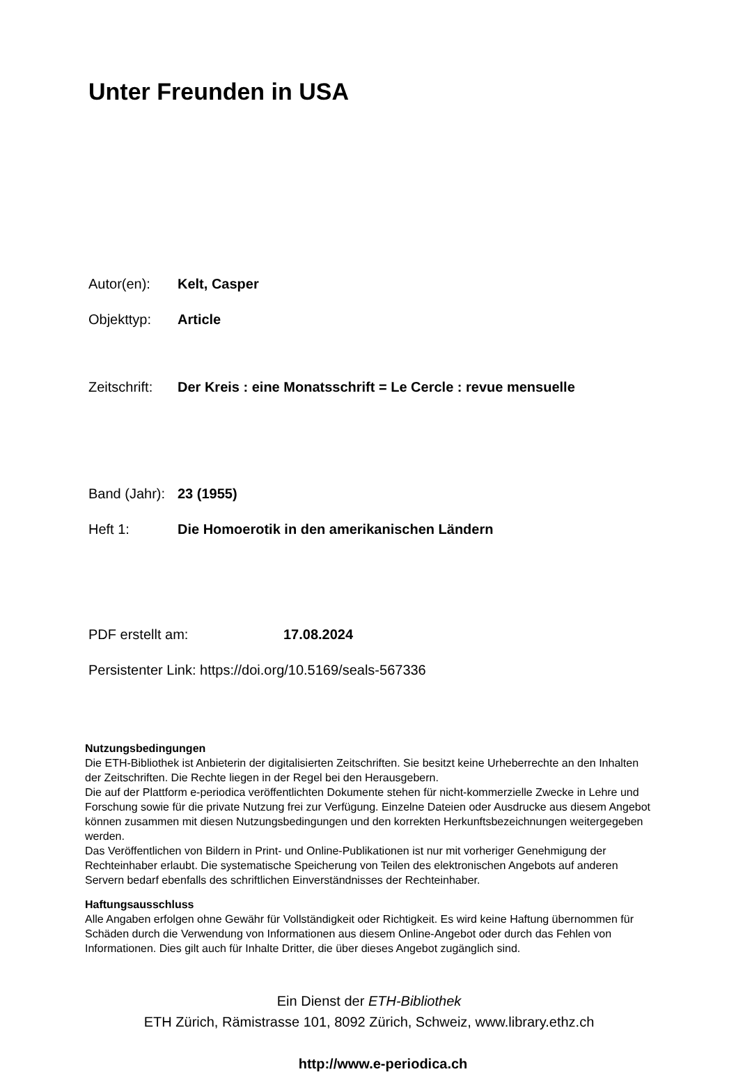Unter Freunden in USA
Autor(en): Kelt, Casper
Objekttyp: Article
Zeitschrift:
Der Kreis : eine Monatsschrift = Le Cercle : revue mensuelle
Band (Jahr):
23 (1955)
Heft 1: Die Homoerotik in den amerikanischen Ländern
PDF erstellt am: 17.08.2024
Persistenter Link: https://doi.org/10.5169/seals-567336
Nutzungsbedingungen
Die ETH-Bibliothek ist Anbieterin der digitalisierten Zeitschriften. Sie besitzt keine Urheberrechte an den Inhalten der Zeitschriften. Die Rechte liegen in der Regel bei den Herausgebern.
Die auf der Plattform e-periodica veröffentlichten Dokumente stehen für nicht-kommerzielle Zwecke in Lehre und Forschung sowie für die private Nutzung frei zur Verfügung. Einzelne Dateien oder Ausdrucke aus diesem Angebot können zusammen mit diesen Nutzungsbedingungen und den korrekten Herkunftsbezeichnungen weitergegeben werden.
Das Veröffentlichen von Bildern in Print- und Online-Publikationen ist nur mit vorheriger Genehmigung der Rechteinhaber erlaubt. Die systematische Speicherung von Teilen des elektronischen Angebots auf anderen Servern bedarf ebenfalls des schriftlichen Einverständnisses der Rechteinhaber.
Haftungsausschluss
Alle Angaben erfolgen ohne Gewähr für Vollständigkeit oder Richtigkeit. Es wird keine Haftung übernommen für Schäden durch die Verwendung von Informationen aus diesem Online-Angebot oder durch das Fehlen von Informationen. Dies gilt auch für Inhalte Dritter, die über dieses Angebot zugänglich sind.
Ein Dienst der ETH-Bibliothek
ETH Zürich, Rämistrasse 101, 8092 Zürich, Schweiz, www.library.ethz.ch
http://www.e-periodica.ch